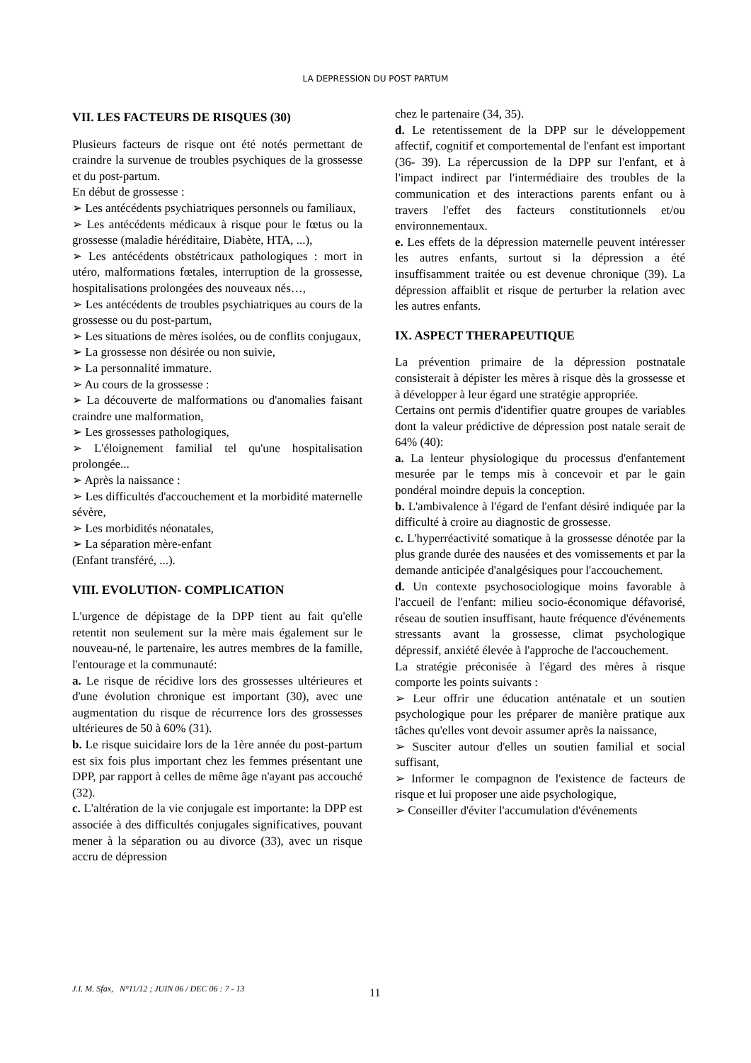LA DEPRESSION DU POST PARTUM
VII. LES FACTEURS DE RISQUES (30)
Plusieurs facteurs de risque ont été notés permettant de craindre la survenue de troubles psychiques de la grossesse et du post-partum.
En début de grossesse :
➢ Les antécédents psychiatriques personnels ou familiaux,
➢ Les antécédents médicaux à risque pour le fœtus ou la grossesse (maladie héréditaire, Diabète, HTA, ...),
➢ Les antécédents obstétricaux pathologiques : mort in utéro, malformations fœtales, interruption de la grossesse, hospitalisations prolongées des nouveaux nés…,
➢ Les antécédents de troubles psychiatriques au cours de la grossesse ou du post-partum,
➢ Les situations de mères isolées, ou de conflits conjugaux,
➢ La grossesse non désirée ou non suivie,
➢ La personnalité immature.
➢ Au cours de la grossesse :
➢ La découverte de malformations ou d'anomalies faisant craindre une malformation,
➢ Les grossesses pathologiques,
➢ L'éloignement familial tel qu'une hospitalisation prolongée...
➢ Après la naissance :
➢ Les difficultés d'accouchement et la morbidité maternelle sévère,
➢ Les morbidités néonatales,
➢ La séparation mère-enfant
(Enfant transféré, ...).
VIII. EVOLUTION- COMPLICATION
L'urgence de dépistage de la DPP tient au fait qu'elle retentit non seulement sur la mère mais également sur le nouveau-né, le partenaire, les autres membres de la famille, l'entourage et la communauté:
a. Le risque de récidive lors des grossesses ultérieures et d'une évolution chronique est important (30), avec une augmentation du risque de récurrence lors des grossesses ultérieures de 50 à 60% (31).
b. Le risque suicidaire lors de la 1ère année du post-partum est six fois plus important chez les femmes présentant une DPP, par rapport à celles de même âge n'ayant pas accouché (32).
c. L'altération de la vie conjugale est importante: la DPP est associée à des difficultés conjugales significatives, pouvant mener à la séparation ou au divorce (33), avec un risque accru de dépression
chez le partenaire (34, 35).
d. Le retentissement de la DPP sur le développement affectif, cognitif et comportemental de l'enfant est important (36- 39). La répercussion de la DPP sur l'enfant, et à l'impact indirect par l'intermédiaire des troubles de la communication et des interactions parents enfant ou à travers l'effet des facteurs constitutionnels et/ou environnementaux.
e. Les effets de la dépression maternelle peuvent intéresser les autres enfants, surtout si la dépression a été insuffisamment traitée ou est devenue chronique (39). La dépression affaiblit et risque de perturber la relation avec les autres enfants.
IX. ASPECT THERAPEUTIQUE
La prévention primaire de la dépression postnatale consisterait à dépister les mères à risque dès la grossesse et à développer à leur égard une stratégie appropriée.
Certains ont permis d'identifier quatre groupes de variables dont la valeur prédictive de dépression post natale serait de 64% (40):
a. La lenteur physiologique du processus d'enfantement mesurée par le temps mis à concevoir et par le gain pondéral moindre depuis la conception.
b. L'ambivalence à l'égard de l'enfant désiré indiquée par la difficulté à croire au diagnostic de grossesse.
c. L'hyperréactivité somatique à la grossesse dénotée par la plus grande durée des nausées et des vomissements et par la demande anticipée d'analgésiques pour l'accouchement.
d. Un contexte psychosociologique moins favorable à l'accueil de l'enfant: milieu socio-économique défavorisé, réseau de soutien insuffisant, haute fréquence d'événements stressants avant la grossesse, climat psychologique dépressif, anxiété élevée à l'approche de l'accouchement.
La stratégie préconisée à l'égard des mères à risque comporte les points suivants :
➢ Leur offrir une éducation anténatale et un soutien psychologique pour les préparer de manière pratique aux tâches qu'elles vont devoir assumer après la naissance,
➢ Susciter autour d'elles un soutien familial et social suffisant,
➢ Informer le compagnon de l'existence de facteurs de risque et lui proposer une aide psychologique,
➢ Conseiller d'éviter l'accumulation d'événements
J.I. M. Sfax, N°11/12 ; JUIN 06 / DEC 06 : 7 - 13
11